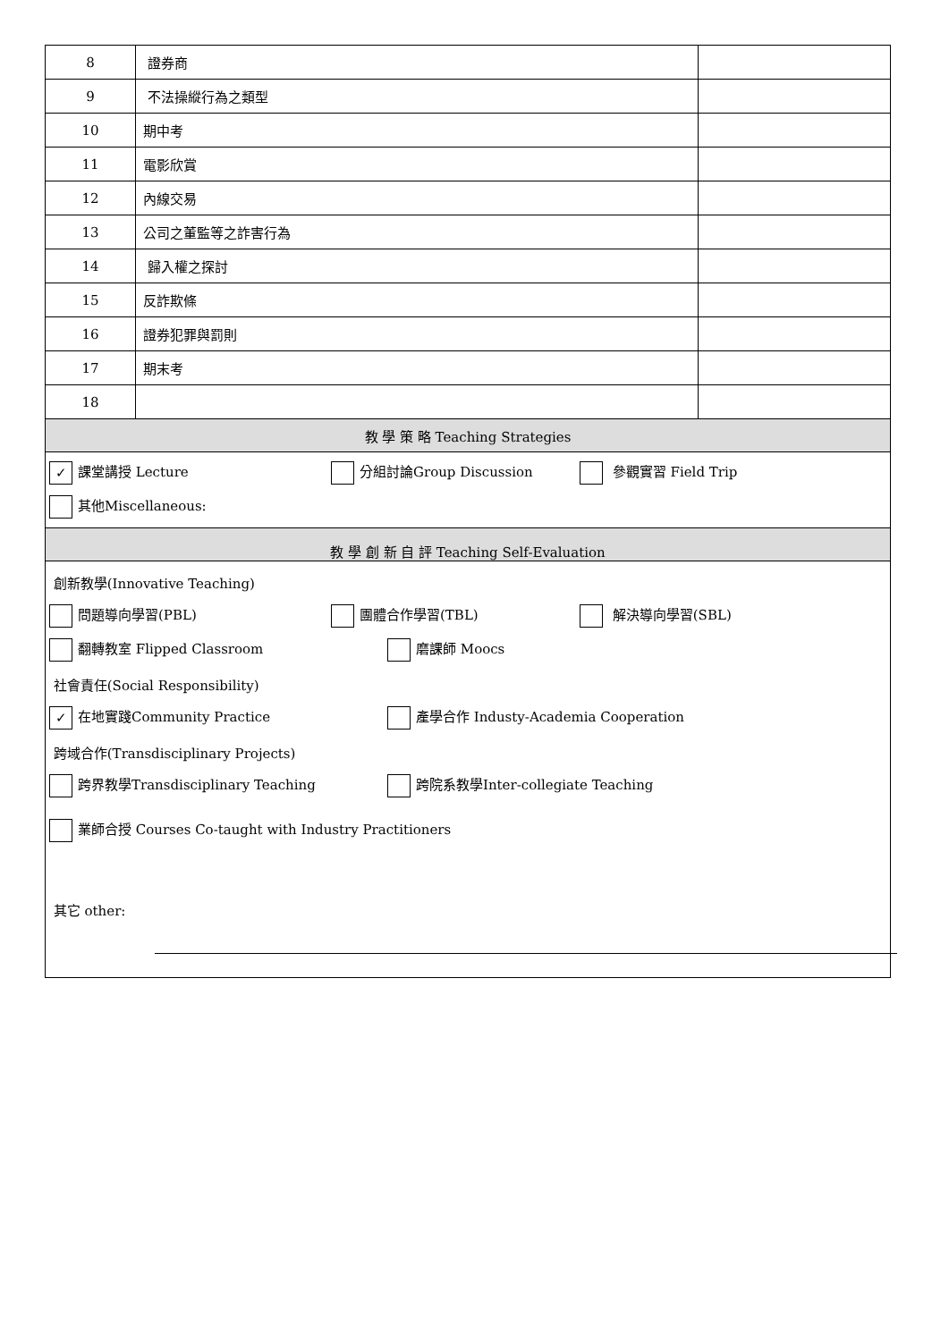| 8 | 證券商 | |
| 9 | 不法操縱行為之類型 | |
| 10 | 期中考 | |
| 11 | 電影欣賞 | |
| 12 | 內線交易 | |
| 13 | 公司之董監等之詐害行為 | |
| 14 | 歸入權之探討 | |
| 15 | 反詐欺條 | |
| 16 | 證券犯罪與罰則 | |
| 17 | 期末考 | |
| 18 | | |
| 教 學 策 略 Teaching Strategies | | |
| ✓ 課堂講授 Lecture 分組討論Group Discussion 參觀實習 Field Trip 其他Miscellaneous: | | |
| 教 學 創 新 自 評 Teaching Self-Evaluation | | |
| 創新教學(Innovative Teaching) 問題導向學習(PBL) 團體合作學習(TBL) 解決導向學習(SBL) 翻轉教室 Flipped Classroom 磨課師 Moocs 社會責任(Social Responsibility) ✓ 在地實踐Community Practice 產學合作 Industy-Academia Cooperation 跨域合作(Transdisciplinary Projects) 跨界教學Transdisciplinary Teaching 跨院系教學Inter-collegiate Teaching 業師合授 Courses Co-taught with Industry Practitioners 其它 other: | | |